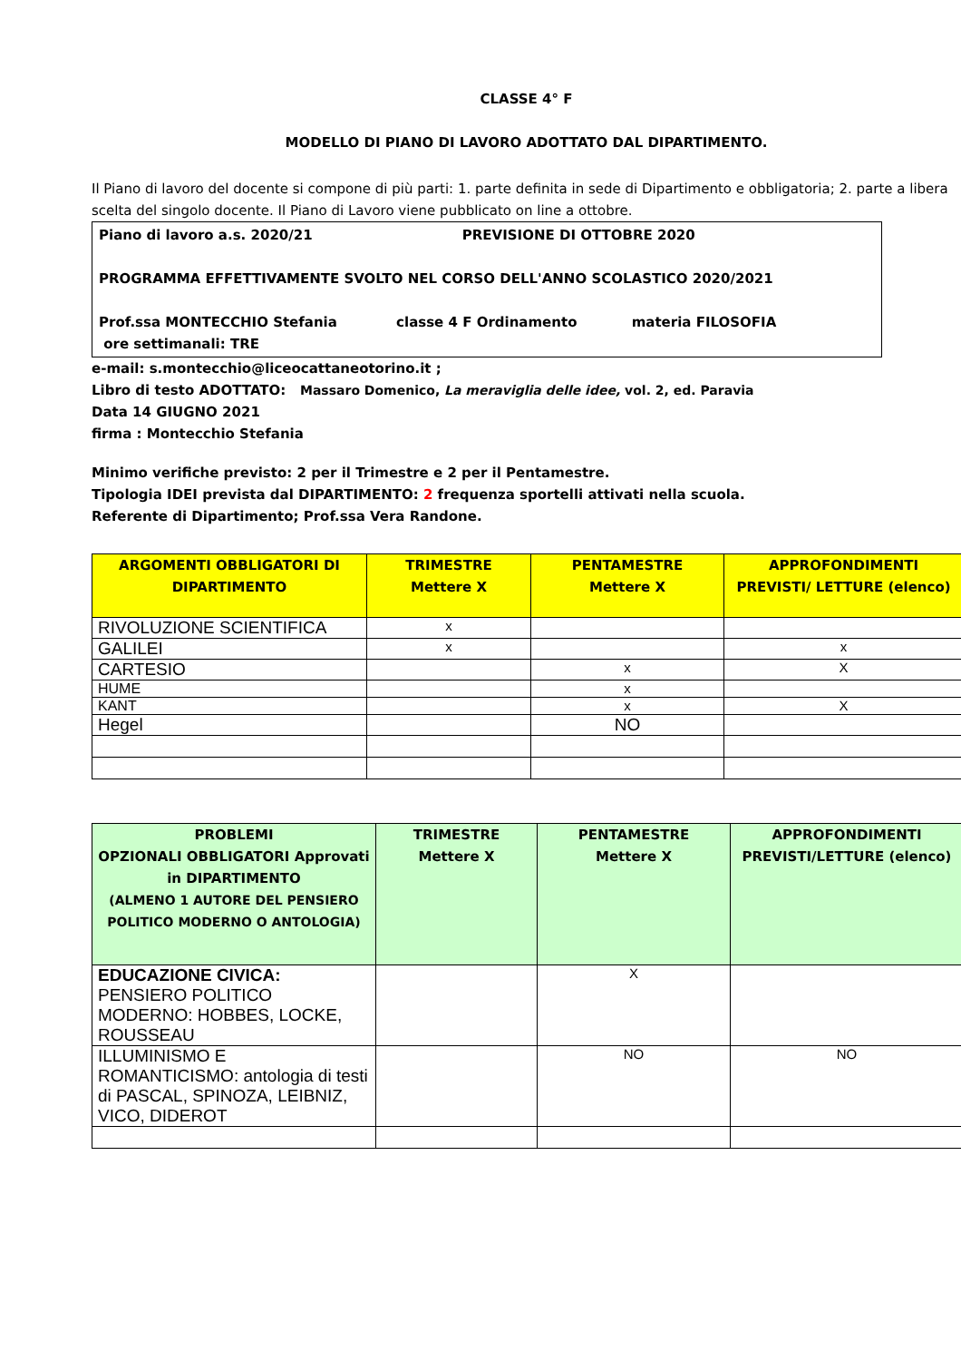CLASSE 4° F
MODELLO DI PIANO DI LAVORO ADOTTATO DAL DIPARTIMENTO.
Il Piano di lavoro del docente si compone di più parti: 1. parte definita in sede di Dipartimento e obbligatoria; 2. parte a libera scelta del singolo docente. Il Piano di Lavoro viene pubblicato on line a ottobre.
Piano di lavoro a.s. 2020/21 PREVISIONE DI OTTOBRE 2020
PROGRAMMA EFFETTIVAMENTE SVOLTO NEL CORSO DELL'ANNO SCOLASTICO 2020/2021
Prof.ssa MONTECCHIO Stefania classe 4 F Ordinamento materia FILOSOFIA
ore settimanali: TRE
e-mail: s.montecchio@liceocattaneotorino.it ;
Libro di testo ADOTTATO: Massaro Domenico, La meraviglia delle idee, vol. 2, ed. Paravia
Data 14 GIUGNO 2021
firma : Montecchio Stefania
Minimo verifiche previsto: 2 per il Trimestre e 2 per il Pentamestre.
Tipologia IDEI prevista dal DIPARTIMENTO: 2 frequenza sportelli attivati nella scuola.
Referente di Dipartimento; Prof.ssa Vera Randone.
| ARGOMENTI OBBLIGATORI DI DIPARTIMENTO | TRIMESTRE Mettere X | PENTAMESTRE Mettere X | APPROFONDIMENTI PREVISTI/ LETTURE (elenco) |
| --- | --- | --- | --- |
| RIVOLUZIONE SCIENTIFICA | x | | |
| GALILEI | x | | x |
| CARTESIO | | x | X |
| HUME | | x | |
| KANT | | x | X |
| Hegel | | NO | |
| PROBLEMI OPZIONALI OBBLIGATORI Approvati in DIPARTIMENTO (ALMENO 1 AUTORE DEL PENSIERO POLITICO MODERNO O ANTOLOGIA) | TRIMESTRE Mettere X | PENTAMESTRE Mettere X | APPROFONDIMENTI PREVISTI/LETTURE (elenco) |
| --- | --- | --- | --- |
| EDUCAZIONE CIVICA: PENSIERO POLITICO MODERNO: HOBBES, LOCKE, ROUSSEAU | | X | |
| ILLUMINISMO E ROMANTICISMO: antologia di testi di PASCAL, SPINOZA, LEIBNIZ, VICO, DIDEROT | | NO | NO |